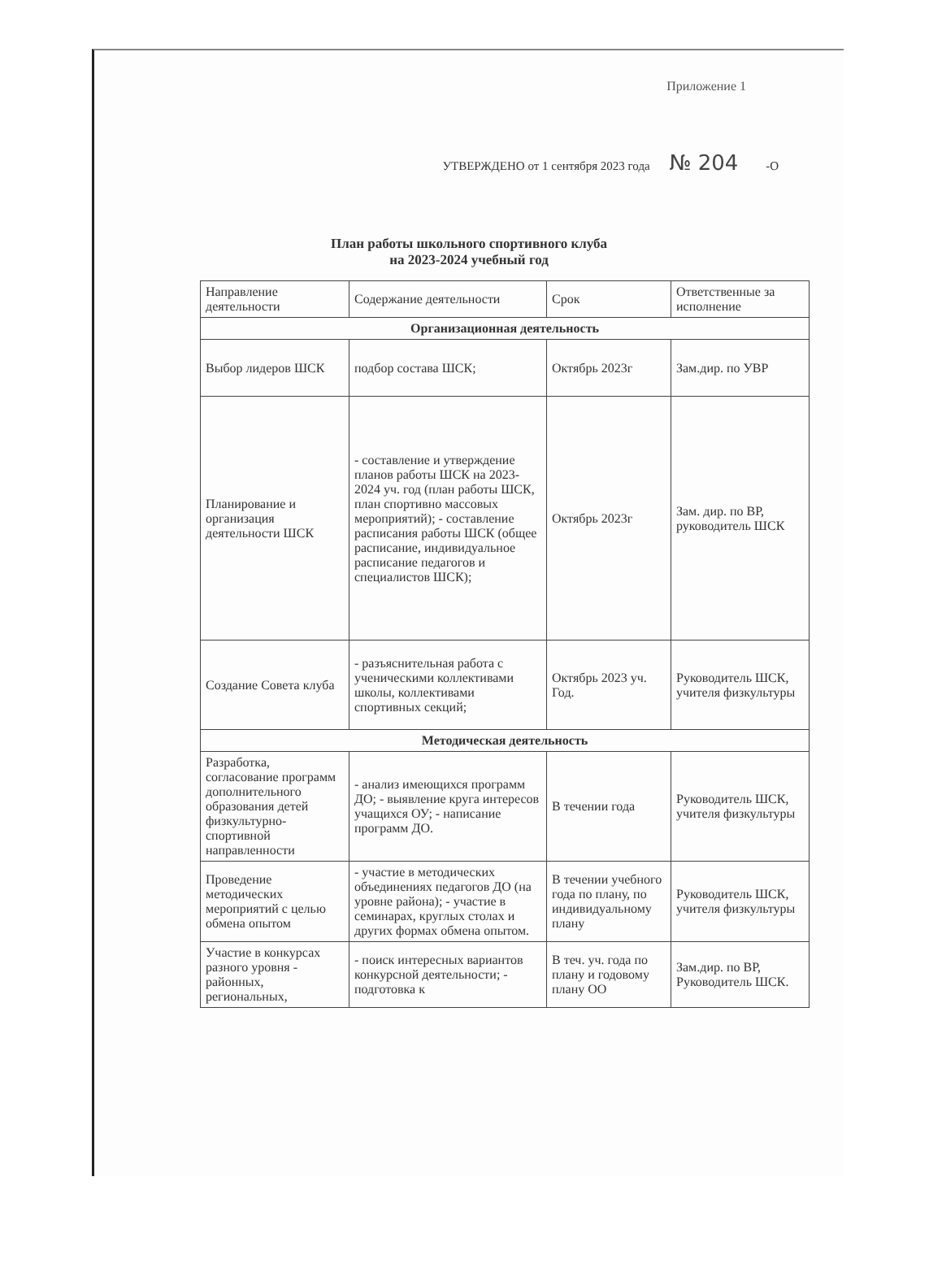Приложение 1
УТВЕРЖДЕНО от 1 сентября 2023 года № 204 -О
План работы школьного спортивного клуба
на 2023-2024 учебный год
| Направление деятельности | Содержание деятельности | Срок | Ответственные за исполнение |
| --- | --- | --- | --- |
| Организационная деятельность | | | |
| Выбор лидеров ШСК | подбор состава ШСК; | Октябрь 2023г | Зам.дир. по УВР |
| Планирование и организация деятельности ШСК | - составление и утверждение планов работы ШСК на 2023-2024 уч. год (план работы ШСК, план спортивно массовых мероприятий); - составление расписания работы ШСК (общее расписание, индивидуальное расписание педагогов и специалистов ШСК); | Октябрь 2023г | Зам. дир. по ВР, руководитель ШСК |
| Создание Совета клуба | - разъяснительная работа с ученическими коллективами школы, коллективами спортивных секций; | Октябрь 2023 уч. Год. | Руководитель ШСК, учителя физкультуры |
| Методическая деятельность | | | |
| Разработка, согласование программ дополнительного образования детей физкультурно-спортивной направленности | - анализ имеющихся программ ДО; - выявление круга интересов учащихся ОУ; - написание программ ДО. | В течении года | Руководитель ШСК, учителя физкультуры |
| Проведение методических мероприятий с целью обмена опытом | - участие в методических объединениях педагогов ДО (на уровне района); - участие в семинарах, круглых столах и других формах обмена опытом. | В течении учебного года по плану, по индивидуальному плану | Руководитель ШСК, учителя физкультуры |
| Участие в конкурсах разного уровня - районных, региональных, | - поиск интересных вариантов конкурсной деятельности; - подготовка к | В теч. уч. года по плану и годовому плану ОО | Зам.дир. по ВР, Руководитель ШСК. |